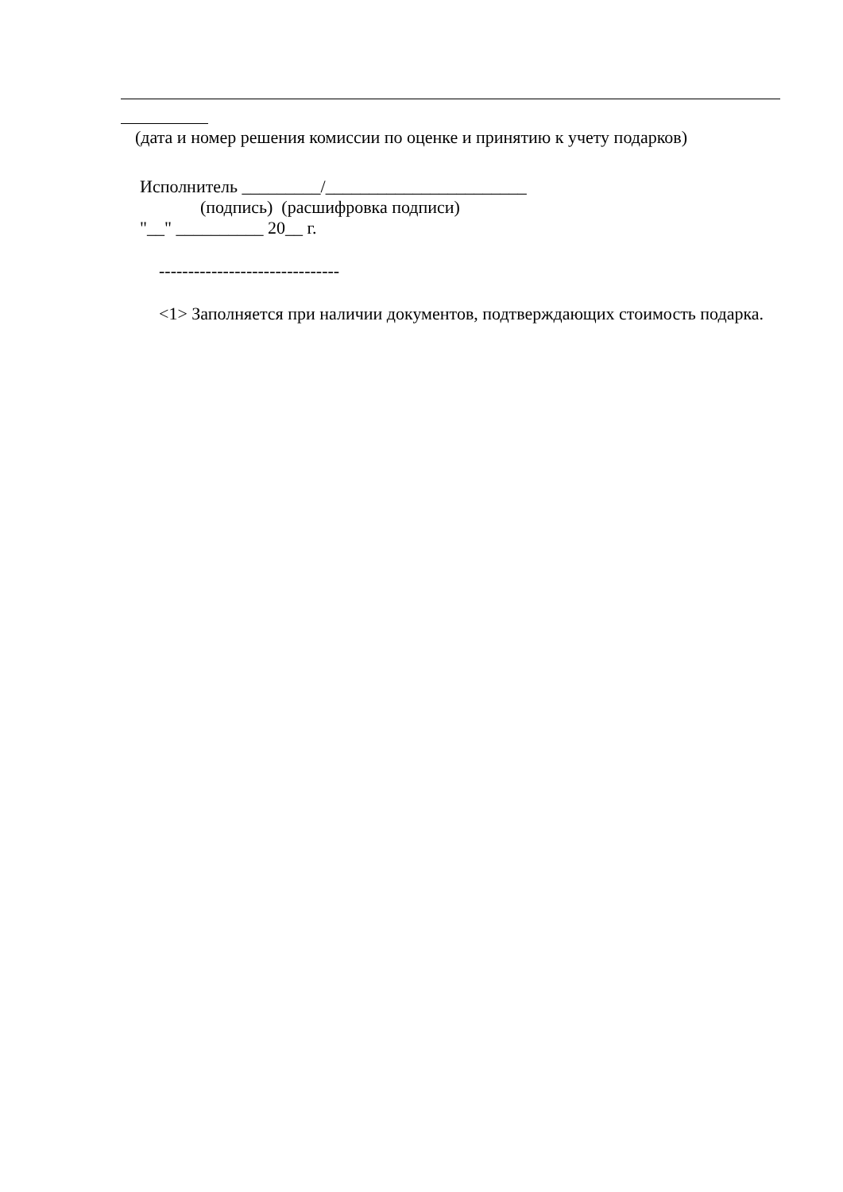(дата и номер решения комиссии по оценке и принятию к учету подарков)
Исполнитель _________/_______________________
(подпись) (расшифровка подписи)
"__" __________ 20__ г.
-------------------------------
<1> Заполняется при наличии документов, подтверждающих стоимость подарка.